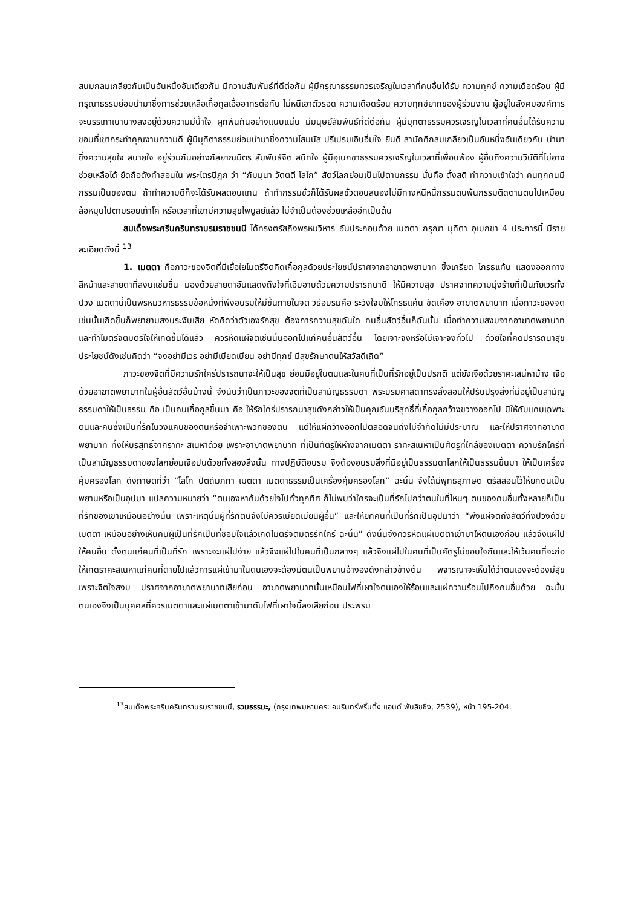สนมกลมเกลียวกันเป็นอันหนึ่งอันเดียวกัน มีความสัมพันธ์ที่ดีต่อกัน ผู้มีกรุณาธรรมควรเจริญในเวลาที่คนอื่นได้รับ ความทุกข์ ความเดือดร้อน ผู้มีกรุณาธรรมย่อมนำมาซึ่งการช่วยเหลือเกื้อกูลเอื้ออาทรต่อกัน ไม่หนีเอาตัวรอด ความเดือดร้อน ความทุกข์ยากของผู้ร่วมงาน ผู้อยู่ในสังคมองค์การจะบรรเทาเบาบางลงอยู่ด้วยความมีน้ำใจ ผูกพันกันอย่างแนบแน่น มีมนุษย์สัมพันธ์ที่ดีต่อกัน ผู้มีมุทิตาธรรมควรเจริญในเวลาที่คนอื่นได้รับความชอบที่เขากระทำคุณงามความดี ผู้มีมุทิตาธรรมย่อมนำมาซึ่งความโสมนัส ปรีเปรมเอิบอิ่มใจ ยินดี สามัคคีกลมเกลียวเป็นอันหนึ่งอันเดียวกัน นำมาซึ่งความสุขใจ สบายใจ อยู่ร่วมกันอย่างกัลยาณมิตร สัมพันธ์จิต สนิทใจ ผู้มีอุเบกขาธรรมควรเจริญในเวลาที่เพื่อนพ้อง ผู้อื่นถึงความวิบัติที่ไม่อาจช่วยเหลือได้ ยึดถือดังคำสอนใน พระไตรปิฎก ว่า “กัมมุนา วัตตตี โลโก” สัตว์โลกย่อมเป็นไปตามกรรม นั่นคือ ตั้งสติ ทำความเข้าใจว่า คนทุกคนมีกรรมเป็นของตน ถ้าทำความดีก็จะได้รับผลตอบแทน ถ้าทำกรรมชั่วก็ได้รับผลชั่วตอบสนองไม่มีทางหนีหนี้กรรมตนพ้นกรรมติดตามตนไปเหมือนล้อหมุนไปตามรอยเท้าโค หรือเวลาที่เขามีความสุขไพบูลย์แล้ว ไม่จำเป็นต้องช่วยเหลืออีกเป็นต้น
สมเด็จพระศรีนครินทราบรมราชชนนี ได้ทรงตรัสถึงพรหมวิหาร อันประกอบด้วย เมตตา กรุณา มุทิตา อุเบกขา 4 ประการนี้ มีรายละเอียดดังนี้ <sup>13</sup>
1. เมตตา คือภาวะของจิตที่มีเยื่อใยไมตรีจิตคิดเกื้อกูลด้วยประโยชน์ปราศจากอาฆาตพยาบาท ขึ้งเครียด โกรธแค้น แสดงออกทางสีหน้าและสายตาที่สงบแช่มชื่น มองด้วยสายตาอันแสดงถึงใจที่เอิบอาบด้วยความปรารถนาดี ให้มีความสุข ปราศจากความมุ่งร้ายที่เป็นภัยเวรทั้งปวง เมตตานี้เป็นพรหมวิหารธรรมข้อหนึ่งที่พึงอบรมให้มีขึ้นภายในจิต วิธีอบรมคือ ระวังใจมิให้โกรธแค้น ขัดเคือง อาฆาตพยาบาท เมื่อภาวะของจิตเช่นนั้นเกิดขึ้นก็พยายามสงบระงับเสีย หัดคิดว่าตัวเองรักสุข ต้องการความสุขฉันใด คนอื่นสัตว์อื่นก็ฉันนั้น เมื่อทำความสงบจากอาฆาตพยาบาทและทำไมตรีจิตมิตรใจให้เกิดขึ้นได้แล้ว ควรหัดแผ่จิตเช่นนั้นออกไปแก่คนอื่นสัตว์อื่น โดยเจาะจงหรือไม่เจาะจงทั่วไป ด้วยใจที่คิดปรารถนาสุขประโยชน์ดังเช่นคิดว่า “จงอย่ามีเวร อย่ามีเบียดเบียน อย่ามีทุกข์ มีสุขรักษาตนให้สวัสดีเถิด”
ภาวะของจิตที่มีความรักใคร่ปรารถนาจะให้เป็นสุข ย่อมมีอยู่ในตนและในคนที่เป็นที่รักอยู่เป็นปรกติ แต่ยังเจือด้วยราคะเสน่หาบ้าง เจือด้วยอาฆาตพยาบาทในผู้อื่นสัตว์อื่นบ้างนี้ จึงนับว่าเป็นภาวะของจิตที่เป็นสามัญธรรมดา พระบรมศาสดาทรงสั่งสอนให้ปรับปรุงสิ่งที่มีอยู่เป็นสามัญธรรมดาให้เป็นธรรม คือ เป็นคนเกื้อกูลขึ้นมา คือ ให้รักใคร่ปรารถนาสุขดังกล่าวให้เป็นคุณอันบริสุทธิ์ที่เกื้อกูลกว้างขวางออกไป มิให้คับแคบเฉพาะตนและคนซึ่งเป็นที่รักในวงแคบของตนหรือจำเพาะพวกของตน แต่ให้แผ่กว้างออกไปตลอดจนถึงไม่จำกัดไม่มีประมาณ และให้ปราศจากอาฆาตพยาบาท ทั้งให้บริสุทธิ์จากราคะ สิเนหาด้วย เพราะอาฆาตพยาบาท ที่เป็นศัตรูให้ห่างจากเมตตา ราคะสิเนหาเป็นศัตรูที่ใกล้ของเมตตา ความรักใคร่ที่เป็นสามัญธรรมดาของโลกย่อมเจือปนด้วยทั้งสองสิ่งนั้น ทางปฏิบัติอบรม จึงต้องอบรมสิ่งที่มีอยู่เป็นธรรมดาโลกให้เป็นธรรมขึ้นมา ให้เป็นเครื่องคุ้มครองโลก ดังภาษิตที่ว่า “โลโก ปัตถัมภิกา เมตตา เมตตาธรรมเป็นเครื่องคุ้มครองโลก” ฉะนั้น จึงได้มีพุทธสุภาษิต ตรัสสอนไว้ให้ยกตนเป็นพยานหรือเป็นอุปมา แปลความหมายว่า “ตนเองหาค้นด้วยใจไปทั่วทุกทิศ ก็ไม่พบว่าใครจะเป็นที่รักไปกว่าตนในที่ไหนๆ ตนของคนอื่นทั้งหลายก็เป็นที่รักของเขาเหมือนอย่างนั้น เพราะเหตุนั้นผู้ที่รักตนจึงไม่ควรเบียดเบียนผู้อื่น” และให้ยกคนที่เป็นที่รักเป็นอุปมาว่า “พึงแผ่จิตถึงสัตว์ทั้งปวงด้วยเมตตา เหมือนอย่างเห็นคนผู้เป็นที่รักเป็นที่ชอบใจแล้วเกิดไมตรีจิตมิตรรักใคร่ ฉะนั้น” ดังนั้นจึงควรหัดแผ่เมตตาเข้ามาให้ตนเองก่อน แล้วจึงแผ่ไปให้คนอื่น ตั้งตนแก่คนที่เป็นที่รัก เพราะจะแผ่ไปง่าย แล้วจึงแผ่ไปในคนที่เป็นกลางๆ แล้วจึงแผ่ไปในคนที่เป็นศัตรูไม่ชอบใจกันและให้เว้นคนที่จะก่อให้เกิดราคะสิเนหาแก่คนที่ตายไปแล้วการแผ่เข้ามาในตนเองจะต้องมีตนเป็นพยานอ้างอิงดังกล่าวข้างต้น พิจารณาจะเห็นได้ว่าตนเองจะต้องมีสุขเพราะจิตใจสงบ ปราศจากอาฆาตพยาบาทเสียก่อน อาฆาตพยาบาทนั้นเหมือนไฟที่เผาใจตนเองให้ร้อนและแผ่ความร้อนไปถึงคนอื่นด้วย ฉะนั้น ตนเองจึงเป็นบุคคลที่ควรเมตตาและแผ่เมตตาเข้ามาดับไฟที่เผาใจนี้ลงเสียก่อน ประพรม
<sup>13</sup> สมเด็จพระศรีนครินทราบรมราชชนนี, รวมธรรมะ, (กรุงเทพมหานคร: อมรินทร์พริ้นติ้ง แอนด์ พับลิชชิ่ง, 2539), หน้า 195-204.